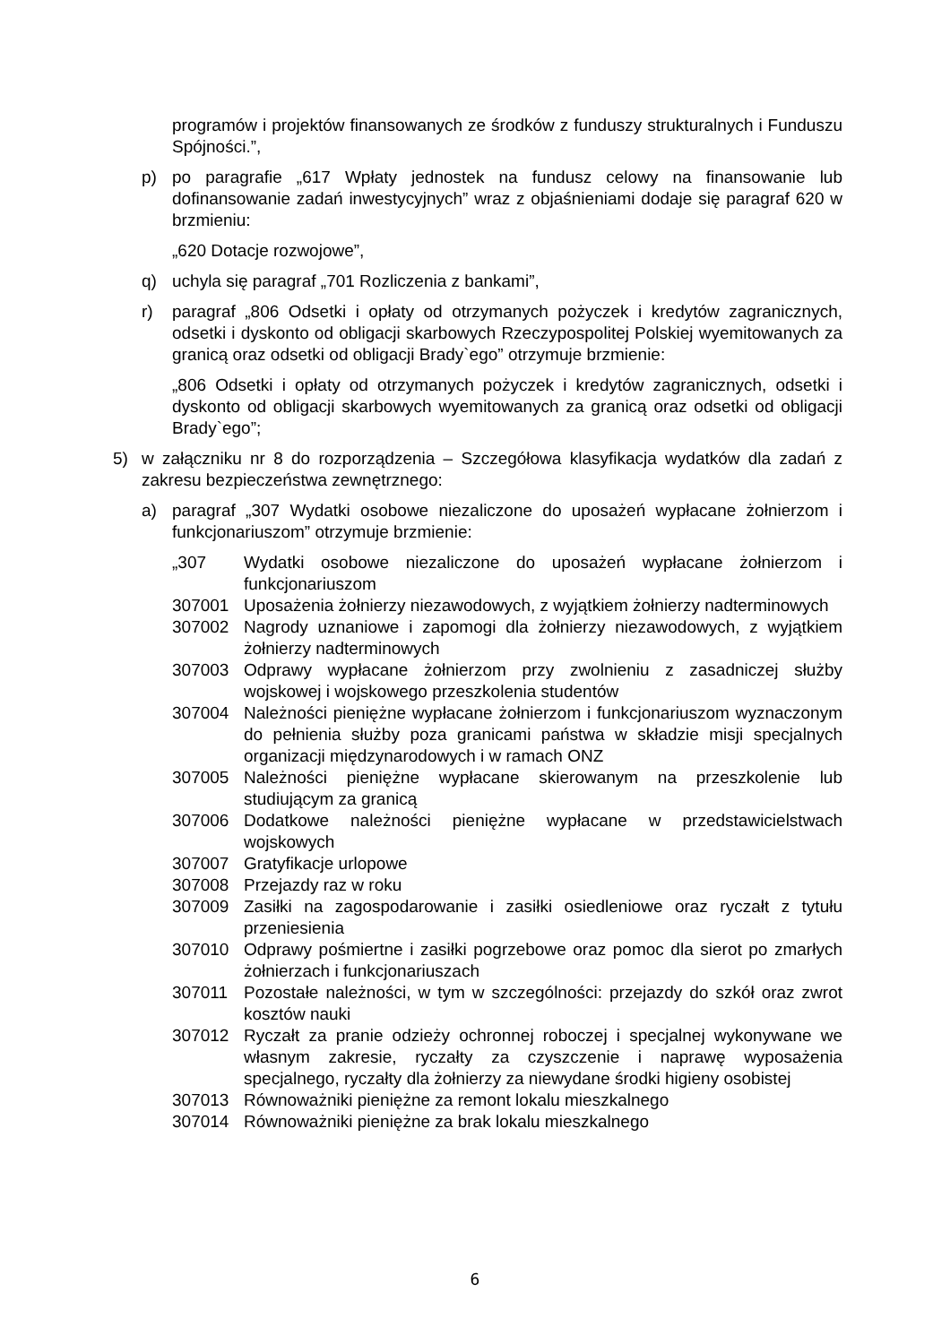programów i projektów finansowanych ze środków z funduszy strukturalnych i Funduszu Spójności.”,
p) po paragrafie „617 Wpłaty jednostek na fundusz celowy na finansowanie lub dofinansowanie zadań inwestycyjnych” wraz z objaśnieniami dodaje się paragraf 620 w brzmieniu:
„620 Dotacje rozwojowe”,
q) uchyla się paragraf „701 Rozliczenia z bankami”,
r) paragraf „806 Odsetki i opłaty od otrzymanych pożyczek i kredytów zagranicznych, odsetki i dyskonto od obligacji skarbowych Rzeczypospolitej Polskiej wyemitowanych za granicą oraz odsetki od obligacji Brady`ego” otrzymuje brzmienie:
„806 Odsetki i opłaty od otrzymanych pożyczek i kredytów zagranicznych, odsetki i dyskonto od obligacji skarbowych wyemitowanych za granicą oraz odsetki od obligacji Brady`ego”;
5) w załączniku nr 8 do rozporządzenia – Szczegółowa klasyfikacja wydatków dla zadań z zakresu bezpieczeństwa zewnętrznego:
a) paragraf „307 Wydatki osobowe niezaliczone do uposażeń wypłacane żołnierzom i funkcjonariuszom” otrzymuje brzmienie:
| „307 | Wydatki osobowe niezaliczone do uposażeń wypłacane żołnierzom i funkcjonariuszom |
| 307001 | Uposażenia żołnierzy niezawodowych, z wyjątkiem żołnierzy nadterminowych |
| 307002 | Nagrody uznaniowe i zapomogi dla żołnierzy niezawodowych, z wyjątkiem żołnierzy nadterminowych |
| 307003 | Odprawy wypłacane żołnierzom przy zwolnieniu z zasadniczej służby wojskowej i wojskowego przeszkolenia studentów |
| 307004 | Należności pieniężne wypłacane żołnierzom i funkcjonariuszom wyznaczonym do pełnienia służby poza granicami państwa w składzie misji specjalnych organizacji międzynarodowych i w ramach ONZ |
| 307005 | Należności pieniężne wypłacane skierowanym na przeszkolenie lub studiującym za granicą |
| 307006 | Dodatkowe należności pieniężne wypłacane w przedstawicielstwach wojskowych |
| 307007 | Gratyfikacje urlopowe |
| 307008 | Przejazdy raz w roku |
| 307009 | Zasiłki na zagospodarowanie i zasiłki osiedleniowe oraz ryczałt z tytułu przeniesienia |
| 307010 | Odprawy pośmiertne i zasiłki pogrzebowe oraz pomoc dla sierot po zmarłych żołnierzach i funkcjonariuszach |
| 307011 | Pozostałe należności, w tym w szczególności: przejazdy do szkół oraz zwrot kosztów nauki |
| 307012 | Ryczałt za pranie odzieży ochronnej roboczej i specjalnej wykonywane we własnym zakresie, ryczałty za czyszczenie i naprawę wyposażenia specjalnego, ryczałty dla żołnierzy za niewydane środki higieny osobistej |
| 307013 | Równoważniki pieniężne za remont lokalu mieszkalnego |
| 307014 | Równoważniki pieniężne za brak lokalu mieszkalnego |
6